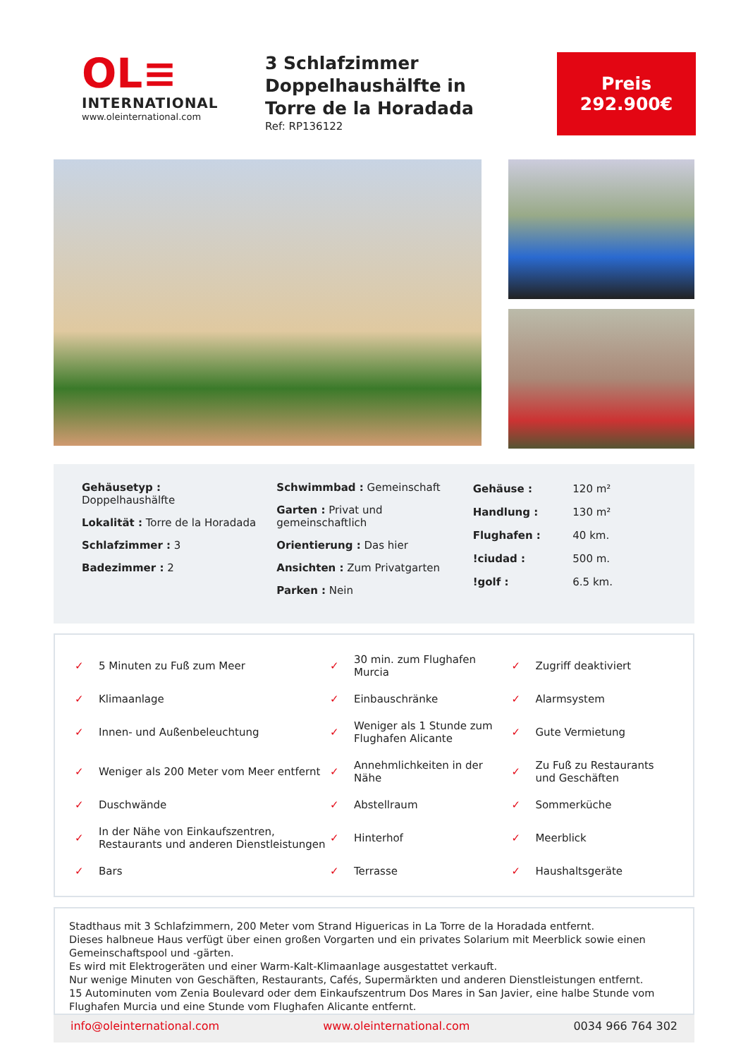OL≡
INTERNATIONAL
www.oleinternational.com
3 Schlafzimmer Doppelhaushälfte in Torre de la Horadada
Ref: RP136122
Preis
292.900€
Gehäusetyp :
Doppelhaushälfte
Lokalität : Torre de la Horadada
Schlafzimmer : 3
Badezimmer : 2
Schwimmbad : Gemeinschaft
Garten : Privat und gemeinschaftlich
Orientierung : Das hier
Ansichten : Zum Privatgarten
Parken : Nein
| Gehäuse : | 120 m² |
| Handlung : | 130 m² |
| Flughafen : | 40 km. |
| !ciudad : | 500 m. |
| !golf : | 6.5 km. |
| ✓ | 5 Minuten zu Fuß zum Meer | ✓ | 30 min. zum Flughafen Murcia | ✓ | Zugriff deaktiviert |
| ✓ | Klimaanlage | ✓ | Einbauschränke | ✓ | Alarmsystem |
| ✓ | Innen- und Außenbeleuchtung | ✓ | Weniger als 1 Stunde zum Flughafen Alicante | ✓ | Gute Vermietung |
| ✓ | Weniger als 200 Meter vom Meer entfernt | ✓ | Annehmlichkeiten in der Nähe | ✓ | Zu Fuß zu Restaurants und Geschäften |
| ✓ | Duschwände | ✓ | Abstellraum | ✓ | Sommerküche |
| ✓ | In der Nähe von Einkaufszentren, Restaurants und anderen Dienstleistungen | ✓ | Hinterhof | ✓ | Meerblick |
| ✓ | Bars | ✓ | Terrasse | ✓ | Haushaltsgeräte |
Stadthaus mit 3 Schlafzimmern, 200 Meter vom Strand Higuericas in La Torre de la Horadada entfernt.
Dieses halbneue Haus verfügt über einen großen Vorgarten und ein privates Solarium mit Meerblick sowie einen Gemeinschaftspool und -gärten.
Es wird mit Elektrogeräten und einer Warm-Kalt-Klimaanlage ausgestattet verkauft.
Nur wenige Minuten von Geschäften, Restaurants, Cafés, Supermärkten und anderen Dienstleistungen entfernt.
15 Autominuten vom Zenia Boulevard oder dem Einkaufszentrum Dos Mares in San Javier, eine halbe Stunde vom Flughafen Murcia und eine Stunde vom Flughafen Alicante entfernt.
info@oleinternational.com www.oleinternational.com 0034 966 764 302